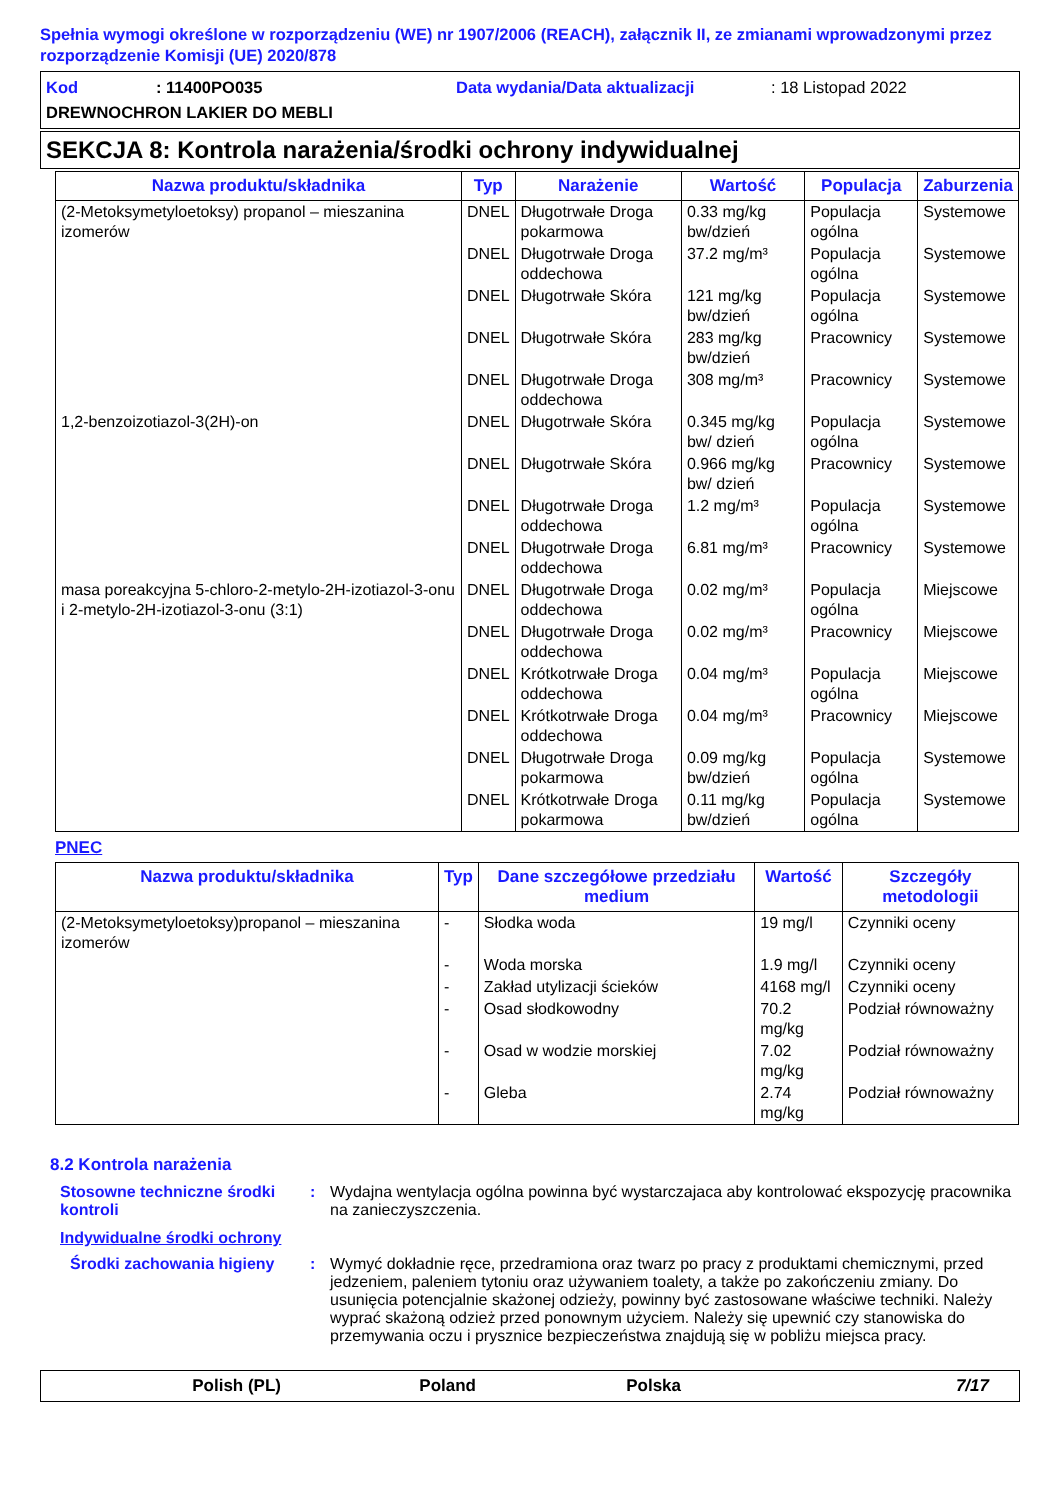Spełnia wymogi określone w rozporządzeniu (WE) nr 1907/2006 (REACH), załącznik II, ze zmianami wprowadzonymi przez rozporządzenie Komisji (UE) 2020/878
Kod: 11400PO035 Data wydania/Data aktualizacji: 18 Listopad 2022
DREWNOCHRON LAKIER DO MEBLI
SEKCJA 8: Kontrola narażenia/środki ochrony indywidualnej
| Nazwa produktu/składnika | Typ | Narażenie | Wartość | Populacja | Zaburzenia |
| --- | --- | --- | --- | --- | --- |
| (2-Metoksymetyloetoksy) propanol – mieszanina izomerów | DNEL | Długotrwałe Droga pokarmowa | 0.33 mg/kg bw/dzień | Populacja ogólna | Systemowe |
| | DNEL | Długotrwałe Droga oddechowa | 37.2 mg/m³ | Populacja ogólna | Systemowe |
| | DNEL | Długotrwałe Skóra | 121 mg/kg bw/dzień | Populacja ogólna | Systemowe |
| | DNEL | Długotrwałe Skóra | 283 mg/kg bw/dzień | Pracownicy | Systemowe |
| | DNEL | Długotrwałe Droga oddechowa | 308 mg/m³ | Pracownicy | Systemowe |
| 1,2-benzoizotiazol-3(2H)-on | DNEL | Długotrwałe Skóra | 0.345 mg/kg bw/ dzień | Populacja ogólna | Systemowe |
| | DNEL | Długotrwałe Skóra | 0.966 mg/kg bw/ dzień | Pracownicy | Systemowe |
| | DNEL | Długotrwałe Droga oddechowa | 1.2 mg/m³ | Populacja ogólna | Systemowe |
| | DNEL | Długotrwałe Droga oddechowa | 6.81 mg/m³ | Pracownicy | Systemowe |
| masa poreakcyjna 5-chloro-2-metylo-2H-izotiazol-3-onu i 2-metylo-2H-izotiazol-3-onu (3:1) | DNEL | Długotrwałe Droga oddechowa | 0.02 mg/m³ | Populacja ogólna | Miejscowe |
| | DNEL | Długotrwałe Droga oddechowa | 0.02 mg/m³ | Pracownicy | Miejscowe |
| | DNEL | Krótkotrwałe Droga oddechowa | 0.04 mg/m³ | Populacja ogólna | Miejscowe |
| | DNEL | Krótkotrwałe Droga oddechowa | 0.04 mg/m³ | Pracownicy | Miejscowe |
| | DNEL | Długotrwałe Droga pokarmowa | 0.09 mg/kg bw/dzień | Populacja ogólna | Systemowe |
| | DNEL | Krótkotrwałe Droga pokarmowa | 0.11 mg/kg bw/dzień | Populacja ogólna | Systemowe |
PNEC
| Nazwa produktu/składnika | Typ | Dane szczegółowe przedziału medium | Wartość | Szczegóły metodologii |
| --- | --- | --- | --- | --- |
| (2-Metoksymetyloetoksy)propanol – mieszanina izomerów | - | Słodka woda | 19 mg/l | Czynniki oceny |
| | - | Woda morska | 1.9 mg/l | Czynniki oceny |
| | - | Zakład utylizacji ścieków | 4168 mg/l | Czynniki oceny |
| | - | Osad słodkowodny | 70.2 mg/kg | Podział równoważny |
| | - | Osad w wodzie morskiej | 7.02 mg/kg | Podział równoważny |
| | - | Gleba | 2.74 mg/kg | Podział równoważny |
8.2 Kontrola narażenia
Stosowne techniczne środki kontroli: Wydajna wentylacja ogólna powinna być wystarczajaca aby kontrolować ekspozycję pracownika na zanieczyszczenia.
Indywidualne środki ochrony
Środki zachowania higieny: Wymyć dokładnie ręce, przedramiona oraz twarz po pracy z produktami chemicznymi, przed jedzeniem, paleniem tytoniu oraz używaniem toalety, a także po zakończeniu zmiany. Do usunięcia potencjalnie skażonej odzieży, powinny być zastosowane właściwe techniki. Należy wyprać skażoną odzież przed ponownym użyciem. Należy się upewnić czy stanowiska do przemywania oczu i prysznice bezpieczeństwa znajdują się w pobliżu miejsca pracy.
Polish (PL) Poland Polska 7/17